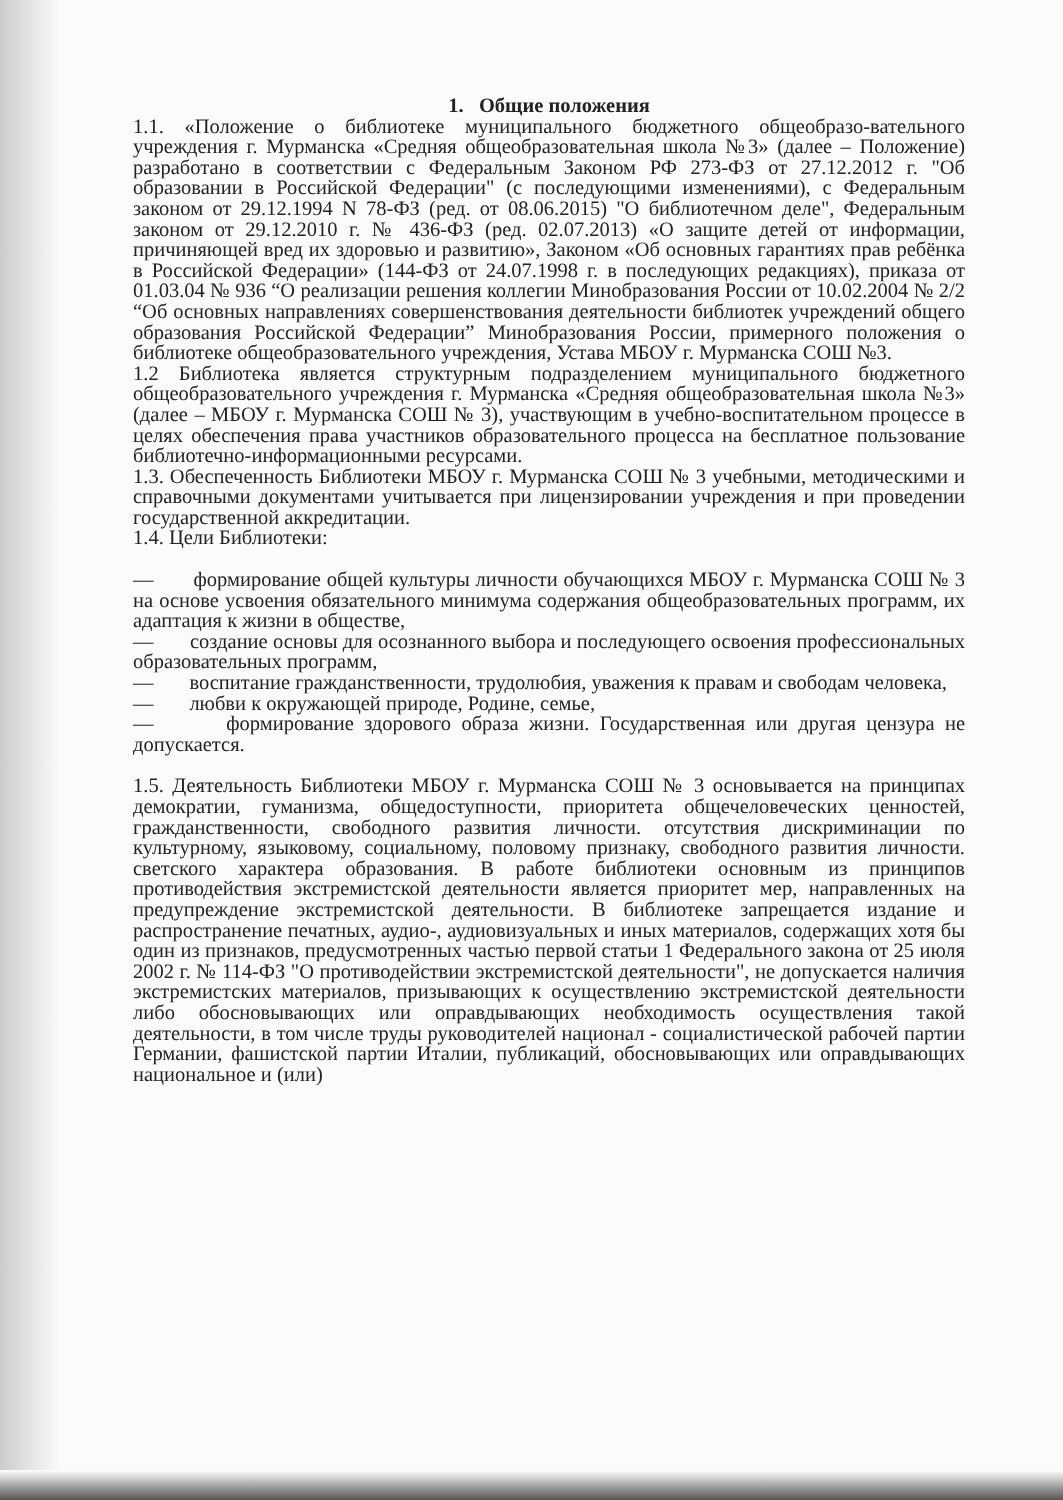1. Общие положения
1.1. «Положение о библиотеке муниципального бюджетного общеобразо-вательного учреждения г. Мурманска «Средняя общеобразовательная школа №3» (далее – Положение) разработано в соответствии с Федеральным Законом РФ 273-ФЗ от 27.12.2012 г. "Об образовании в Российской Федерации" (с последующими изменениями), с Федеральным законом от 29.12.1994 N 78-ФЗ (ред. от 08.06.2015) "О библиотечном деле", Федеральным законом от 29.12.2010 г. № 436-ФЗ (ред. 02.07.2013) «О защите детей от информации, причиняющей вред их здоровью и развитию», Законом «Об основных гарантиях прав ребёнка в Российской Федерации» (144-ФЗ от 24.07.1998 г. в последующих редакциях), приказа от 01.03.04 № 936 “О реализации решения коллегии Минобразования России от 10.02.2004 № 2/2 “Об основных направлениях совершенствования деятельности библиотек учреждений общего образования Российской Федерации” Минобразования России, примерного положения о библиотеке общеобразовательного учреждения, Устава МБОУ г. Мурманска СОШ №3.
1.2 Библиотека является структурным подразделением муниципального бюджетного общеобразовательного учреждения г. Мурманска «Средняя общеобразовательная школа №3» (далее – МБОУ г. Мурманска СОШ № 3), участвующим в учебно-воспитательном процессе в целях обеспечения права участников образовательного процесса на бесплатное пользование библиотечно-информационными ресурсами.
1.3. Обеспеченность Библиотеки МБОУ г. Мурманска СОШ № 3 учебными, методическими и справочными документами учитывается при лицензировании учреждения и при проведении государственной аккредитации.
1.4. Цели Библиотеки:
— формирование общей культуры личности обучающихся МБОУ г. Мурманска СОШ № 3 на основе усвоения обязательного минимума содержания общеобразовательных программ, их адаптация к жизни в обществе,
— создание основы для осознанного выбора и последующего освоения профессиональных образовательных программ,
— воспитание гражданственности, трудолюбия, уважения к правам и свободам человека,
— любви к окружающей природе, Родине, семье,
— формирование здорового образа жизни. Государственная или другая цензура не допускается.
1.5. Деятельность Библиотеки МБОУ г. Мурманска СОШ № 3 основывается на принципах демократии, гуманизма, общедоступности, приоритета общечеловеческих ценностей, гражданственности, свободного развития личности. отсутствия дискриминации по культурному, языковому, социальному, половому признаку, свободного развития личности. светского характера образования. В работе библиотеки основным из принципов противодействия экстремистской деятельности является приоритет мер, направленных на предупреждение экстремистской деятельности. В библиотеке запрещается издание и распространение печатных, аудио-, аудиовизуальных и иных материалов, содержащих хотя бы один из признаков, предусмотренных частью первой статьи 1 Федерального закона от 25 июля 2002 г. № 114-ФЗ "О противодействии экстремистской деятельности", не допускается наличия экстремистских материалов, призывающих к осуществлению экстремистской деятельности либо обосновывающих или оправдывающих необходимость осуществления такой деятельности, в том числе труды руководителей национал - социалистической рабочей партии Германии, фашистской партии Италии, публикаций, обосновывающих или оправдывающих национальное и (или)